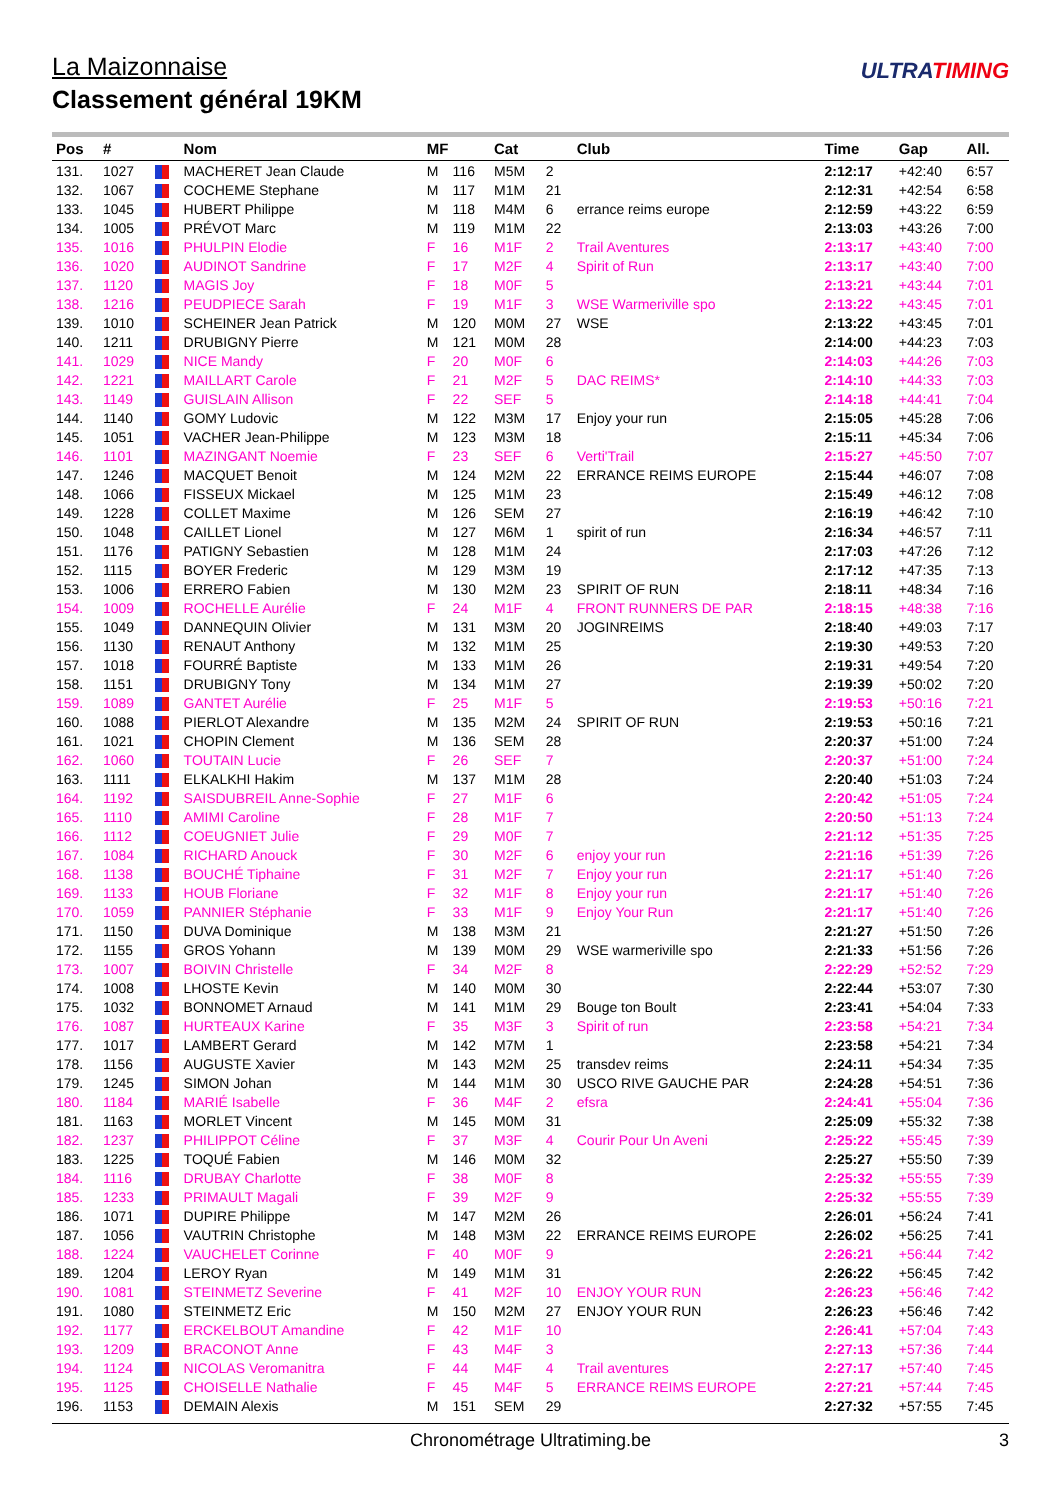La Maizonnaise
Classement général 19KM
ULTRATIMING
| Pos | # | | Nom | MF | | Cat | | Club | Time | Gap | All. |
| --- | --- | --- | --- | --- | --- | --- | --- | --- | --- | --- | --- |
| 131. | 1027 | | MACHERET Jean Claude | M | 116 | M5M | 2 | | 2:12:17 | +42:40 | 6:57 |
| 132. | 1067 | | COCHEME Stephane | M | 117 | M1M | 21 | | 2:12:31 | +42:54 | 6:58 |
| 133. | 1045 | | HUBERT Philippe | M | 118 | M4M | 6 | errance reims europe | 2:12:59 | +43:22 | 6:59 |
| 134. | 1005 | | PRÉVOT Marc | M | 119 | M1M | 22 | | 2:13:03 | +43:26 | 7:00 |
| 135. | 1016 | | PHULPIN Elodie | F | 16 | M1F | 2 | Trail Aventures | 2:13:17 | +43:40 | 7:00 |
| 136. | 1020 | | AUDINOT Sandrine | F | 17 | M2F | 4 | Spirit of Run | 2:13:17 | +43:40 | 7:00 |
| 137. | 1120 | | MAGIS Joy | F | 18 | M0F | 5 | | 2:13:21 | +43:44 | 7:01 |
| 138. | 1216 | | PEUDPIECE Sarah | F | 19 | M1F | 3 | WSE Warmeriville spo | 2:13:22 | +43:45 | 7:01 |
| 139. | 1010 | | SCHEINER Jean Patrick | M | 120 | M0M | 27 | WSE | 2:13:22 | +43:45 | 7:01 |
| 140. | 1211 | | DRUBIGNY Pierre | M | 121 | M0M | 28 | | 2:14:00 | +44:23 | 7:03 |
| 141. | 1029 | | NICE Mandy | F | 20 | M0F | 6 | | 2:14:03 | +44:26 | 7:03 |
| 142. | 1221 | | MAILLART Carole | F | 21 | M2F | 5 | DAC REIMS* | 2:14:10 | +44:33 | 7:03 |
| 143. | 1149 | | GUISLAIN Allison | F | 22 | SEF | 5 | | 2:14:18 | +44:41 | 7:04 |
| 144. | 1140 | | GOMY Ludovic | M | 122 | M3M | 17 | Enjoy your run | 2:15:05 | +45:28 | 7:06 |
| 145. | 1051 | | VACHER Jean-Philippe | M | 123 | M3M | 18 | | 2:15:11 | +45:34 | 7:06 |
| 146. | 1101 | | MAZINGANT Noemie | F | 23 | SEF | 6 | Verti'Trail | 2:15:27 | +45:50 | 7:07 |
| 147. | 1246 | | MACQUET Benoit | M | 124 | M2M | 22 | ERRANCE REIMS EUROPE | 2:15:44 | +46:07 | 7:08 |
| 148. | 1066 | | FISSEUX Mickael | M | 125 | M1M | 23 | | 2:15:49 | +46:12 | 7:08 |
| 149. | 1228 | | COLLET Maxime | M | 126 | SEM | 27 | | 2:16:19 | +46:42 | 7:10 |
| 150. | 1048 | | CAILLET Lionel | M | 127 | M6M | 1 | spirit of run | 2:16:34 | +46:57 | 7:11 |
| 151. | 1176 | | PATIGNY Sebastien | M | 128 | M1M | 24 | | 2:17:03 | +47:26 | 7:12 |
| 152. | 1115 | | BOYER Frederic | M | 129 | M3M | 19 | | 2:17:12 | +47:35 | 7:13 |
| 153. | 1006 | | ERRERO Fabien | M | 130 | M2M | 23 | SPIRIT OF RUN | 2:18:11 | +48:34 | 7:16 |
| 154. | 1009 | | ROCHELLE Aurélie | F | 24 | M1F | 4 | FRONT RUNNERS DE PAR | 2:18:15 | +48:38 | 7:16 |
| 155. | 1049 | | DANNEQUIN Olivier | M | 131 | M3M | 20 | JOGINREIMS | 2:18:40 | +49:03 | 7:17 |
| 156. | 1130 | | RENAUT Anthony | M | 132 | M1M | 25 | | 2:19:30 | +49:53 | 7:20 |
| 157. | 1018 | | FOURRÉ Baptiste | M | 133 | M1M | 26 | | 2:19:31 | +49:54 | 7:20 |
| 158. | 1151 | | DRUBIGNY Tony | M | 134 | M1M | 27 | | 2:19:39 | +50:02 | 7:20 |
| 159. | 1089 | | GANTET Aurélie | F | 25 | M1F | 5 | | 2:19:53 | +50:16 | 7:21 |
| 160. | 1088 | | PIERLOT Alexandre | M | 135 | M2M | 24 | SPIRIT OF RUN | 2:19:53 | +50:16 | 7:21 |
| 161. | 1021 | | CHOPIN Clement | M | 136 | SEM | 28 | | 2:20:37 | +51:00 | 7:24 |
| 162. | 1060 | | TOUTAIN Lucie | F | 26 | SEF | 7 | | 2:20:37 | +51:00 | 7:24 |
| 163. | 1111 | | ELKALKHI Hakim | M | 137 | M1M | 28 | | 2:20:40 | +51:03 | 7:24 |
| 164. | 1192 | | SAISDUBREIL Anne-Sophie | F | 27 | M1F | 6 | | 2:20:42 | +51:05 | 7:24 |
| 165. | 1110 | | AMIMI Caroline | F | 28 | M1F | 7 | | 2:20:50 | +51:13 | 7:24 |
| 166. | 1112 | | COEUGNIET Julie | F | 29 | M0F | 7 | | 2:21:12 | +51:35 | 7:25 |
| 167. | 1084 | | RICHARD Anouck | F | 30 | M2F | 6 | enjoy your run | 2:21:16 | +51:39 | 7:26 |
| 168. | 1138 | | BOUCHÉ Tiphaine | F | 31 | M2F | 7 | Enjoy your run | 2:21:17 | +51:40 | 7:26 |
| 169. | 1133 | | HOUB Floriane | F | 32 | M1F | 8 | Enjoy your run | 2:21:17 | +51:40 | 7:26 |
| 170. | 1059 | | PANNIER Stéphanie | F | 33 | M1F | 9 | Enjoy Your Run | 2:21:17 | +51:40 | 7:26 |
| 171. | 1150 | | DUVA Dominique | M | 138 | M3M | 21 | | 2:21:27 | +51:50 | 7:26 |
| 172. | 1155 | | GROS Yohann | M | 139 | M0M | 29 | WSE warmeriville spo | 2:21:33 | +51:56 | 7:26 |
| 173. | 1007 | | BOIVIN Christelle | F | 34 | M2F | 8 | | 2:22:29 | +52:52 | 7:29 |
| 174. | 1008 | | LHOSTE Kevin | M | 140 | M0M | 30 | | 2:22:44 | +53:07 | 7:30 |
| 175. | 1032 | | BONNOMET Arnaud | M | 141 | M1M | 29 | Bouge ton Boult | 2:23:41 | +54:04 | 7:33 |
| 176. | 1087 | | HURTEAUX Karine | F | 35 | M3F | 3 | Spirit of run | 2:23:58 | +54:21 | 7:34 |
| 177. | 1017 | | LAMBERT Gerard | M | 142 | M7M | 1 | | 2:23:58 | +54:21 | 7:34 |
| 178. | 1156 | | AUGUSTE Xavier | M | 143 | M2M | 25 | transdev reims | 2:24:11 | +54:34 | 7:35 |
| 179. | 1245 | | SIMON Johan | M | 144 | M1M | 30 | USCO RIVE GAUCHE PAR | 2:24:28 | +54:51 | 7:36 |
| 180. | 1184 | | MARIÉ Isabelle | F | 36 | M4F | 2 | efsra | 2:24:41 | +55:04 | 7:36 |
| 181. | 1163 | | MORLET Vincent | M | 145 | M0M | 31 | | 2:25:09 | +55:32 | 7:38 |
| 182. | 1237 | | PHILIPPOT Céline | F | 37 | M3F | 4 | Courir Pour Un Aveni | 2:25:22 | +55:45 | 7:39 |
| 183. | 1225 | | TOQUÉ Fabien | M | 146 | M0M | 32 | | 2:25:27 | +55:50 | 7:39 |
| 184. | 1116 | | DRUBAY Charlotte | F | 38 | M0F | 8 | | 2:25:32 | +55:55 | 7:39 |
| 185. | 1233 | | PRIMAULT Magali | F | 39 | M2F | 9 | | 2:25:32 | +55:55 | 7:39 |
| 186. | 1071 | | DUPIRE Philippe | M | 147 | M2M | 26 | | 2:26:01 | +56:24 | 7:41 |
| 187. | 1056 | | VAUTRIN Christophe | M | 148 | M3M | 22 | ERRANCE REIMS EUROPE | 2:26:02 | +56:25 | 7:41 |
| 188. | 1224 | | VAUCHELET Corinne | F | 40 | M0F | 9 | | 2:26:21 | +56:44 | 7:42 |
| 189. | 1204 | | LEROY Ryan | M | 149 | M1M | 31 | | 2:26:22 | +56:45 | 7:42 |
| 190. | 1081 | | STEINMETZ Severine | F | 41 | M2F | 10 | ENJOY YOUR RUN | 2:26:23 | +56:46 | 7:42 |
| 191. | 1080 | | STEINMETZ Eric | M | 150 | M2M | 27 | ENJOY YOUR RUN | 2:26:23 | +56:46 | 7:42 |
| 192. | 1177 | | ERCKELBOUT Amandine | F | 42 | M1F | 10 | | 2:26:41 | +57:04 | 7:43 |
| 193. | 1209 | | BRACONOT Anne | F | 43 | M4F | 3 | | 2:27:13 | +57:36 | 7:44 |
| 194. | 1124 | | NICOLAS Veromanitra | F | 44 | M4F | 4 | Trail aventures | 2:27:17 | +57:40 | 7:45 |
| 195. | 1125 | | CHOISELLE Nathalie | F | 45 | M4F | 5 | ERRANCE REIMS EUROPE | 2:27:21 | +57:44 | 7:45 |
| 196. | 1153 | | DEMAIN Alexis | M | 151 | SEM | 29 | | 2:27:32 | +57:55 | 7:45 |
Chronométrage Ultratiming.be 3